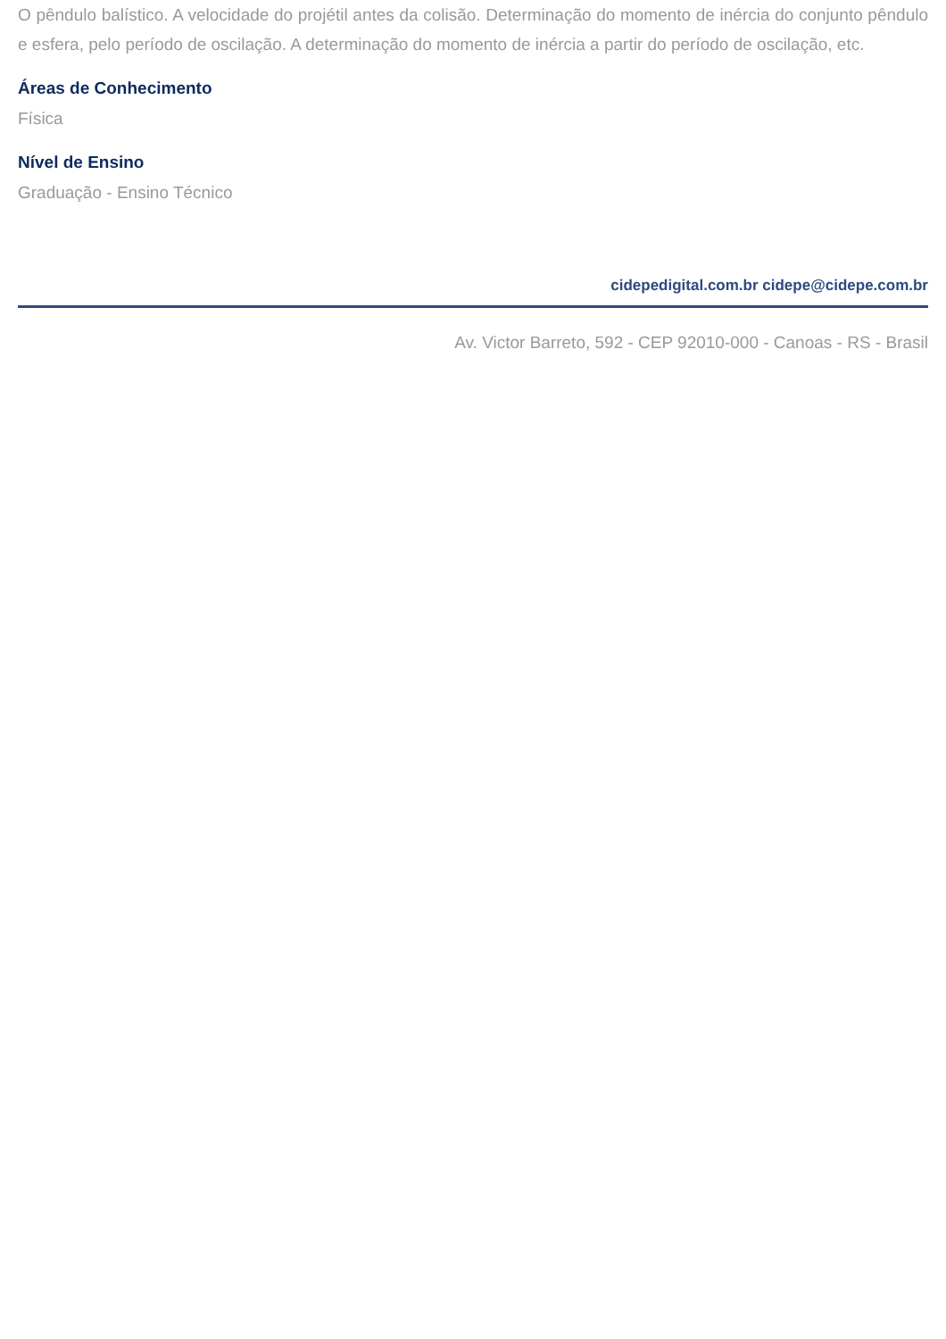O pêndulo balístico. A velocidade do projétil antes da colisão. Determinação do momento de inércia do conjunto pêndulo e esfera, pelo período de oscilação. A determinação do momento de inércia a partir do período de oscilação, etc.
Áreas de Conhecimento
Física
Nível de Ensino
Graduação - Ensino Técnico
cidepedigital.com.br cidepe@cidepe.com.br
Av. Victor Barreto, 592 - CEP 92010-000 - Canoas - RS - Brasil